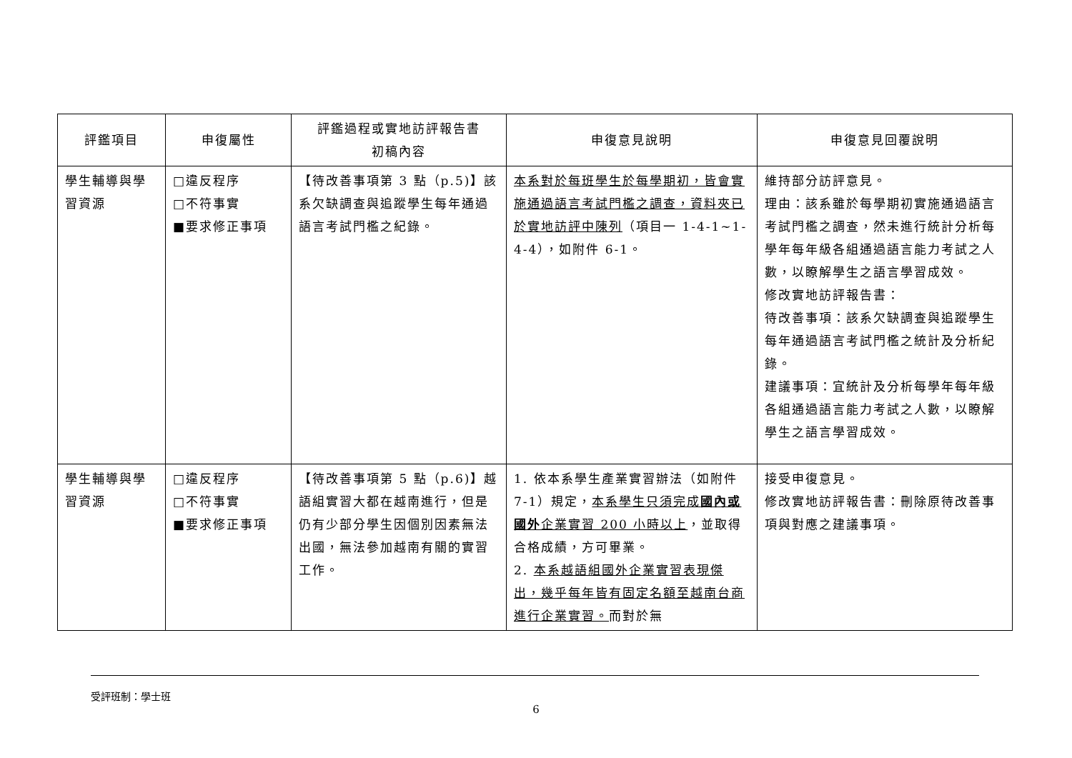| 評鑑項目 | 申復屬性 | 評鑑過程或實地訪評報告書 初稿內容 | 申復意見說明 | 申復意見回覆說明 |
| --- | --- | --- | --- | --- |
| 學生輔導與學習資源 | □違反程序 □不符事實 ■要求修正事項 | 【待改善事項第 3 點（p.5)】該系欠缺調查與追蹤學生每年通過語言考試門檻之紀錄。 | 本系對於每班學生於每學期初，皆會實施通過語言考試門檻之調查，資料夾已於實地訪評中陳列 （項目一 1-4-1~1-4-4），如附件 6-1。 | 維持部分訪評意見。 理由：該系雖於每學期初實施通過語言考試門檻之調查，然未進行統計分析每學年每年級各組通過語言能力考試之人數，以瞭解學生之語言學習成效。 修改實地訪評報告書： 待改善事項：該系欠缺調查與追蹤學生每年通過語言考試門檻之統計及分析紀錄。 建議事項：宜統計及分析每學年每年級各組通過語言能力考試之人數，以瞭解學生之語言學習成效。 |
| 學生輔導與學習資源 | □違反程序 □不符事實 ■要求修正事項 | 【待改善事項第 5 點（p.6)】越語組實習大都在越南進行，但是仍有少部分學生因個別因素無法出國，無法參加越南有關的實習工作。 | 1. 依本系學生產業實習辦法（如附件 7-1）規定， 本系學生只須完成 國內或國外 企業實習 200 小時以上 ，並取得合格成績，方可畢業。 2. 本系越語組國外企業實習表現傑出，幾乎每年皆有固定名額至越南台商進行企業實習。 而對於無 | 接受申復意見。 修改實地訪評報告書：刪除原待改善事項與對應之建議事項。 |
受評班制：學士班
6